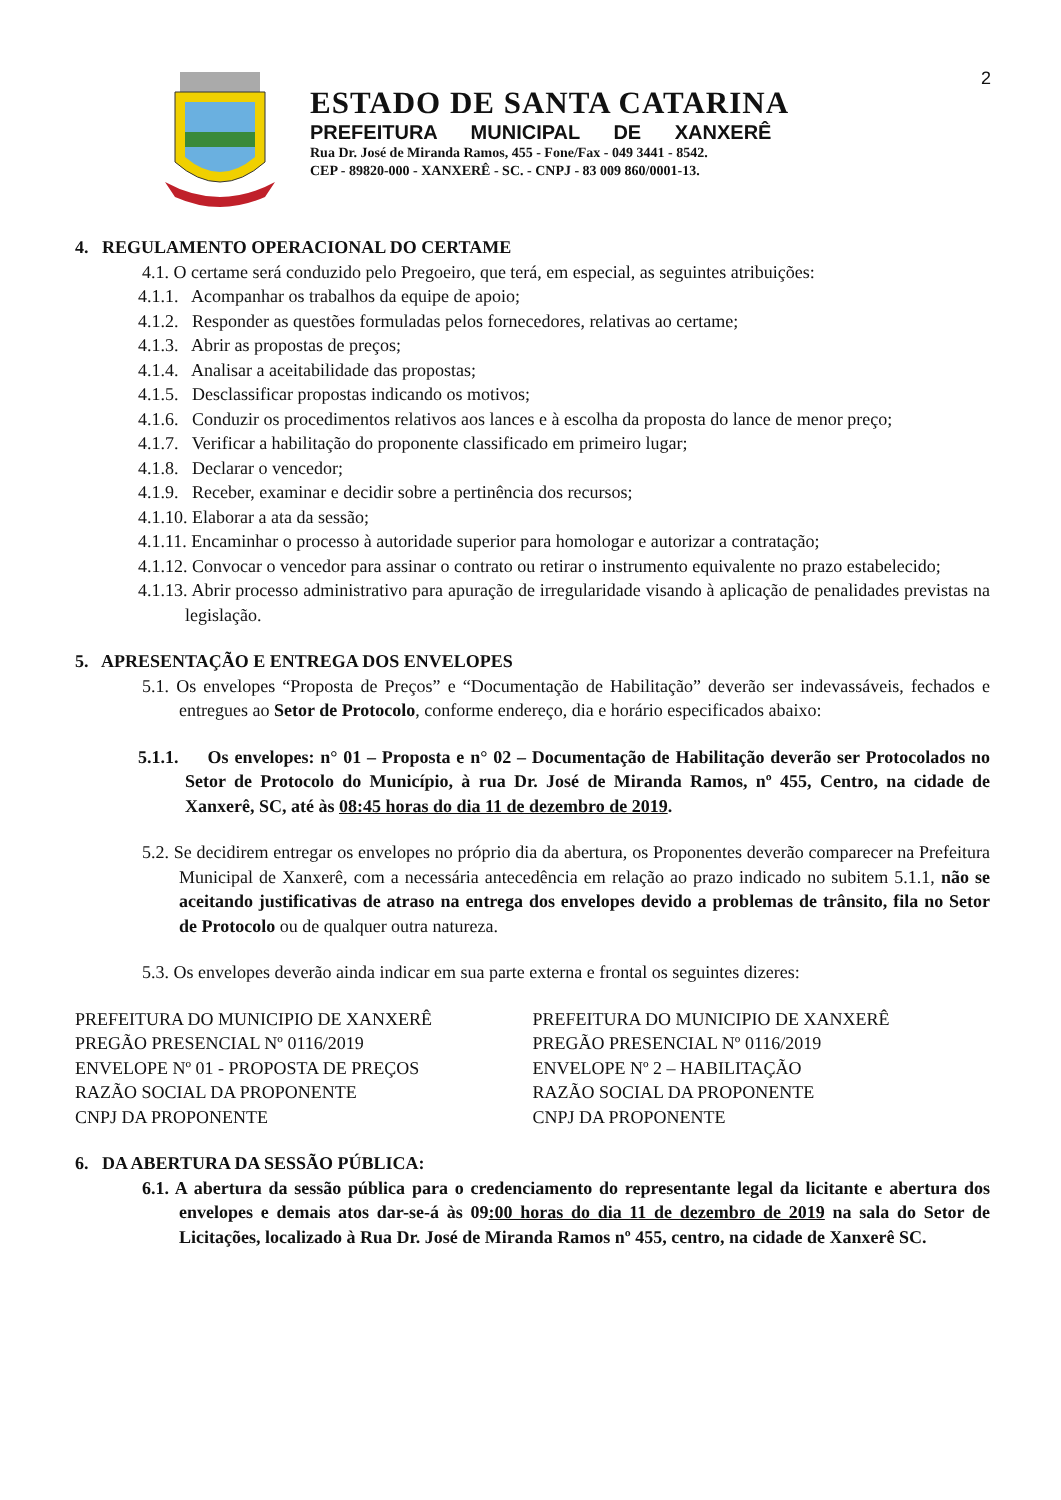2
ESTADO DE SANTA CATARINA
PREFEITURA MUNICIPAL DE XANXERÊ
Rua Dr. José de Miranda Ramos, 455 - Fone/Fax - 049 3441 - 8542.
CEP - 89820-000 - XANXERÊ - SC. - CNPJ - 83 009 860/0001-13.
4. REGULAMENTO OPERACIONAL DO CERTAME
4.1. O certame será conduzido pelo Pregoeiro, que terá, em especial, as seguintes atribuições:
4.1.1. Acompanhar os trabalhos da equipe de apoio;
4.1.2. Responder as questões formuladas pelos fornecedores, relativas ao certame;
4.1.3. Abrir as propostas de preços;
4.1.4. Analisar a aceitabilidade das propostas;
4.1.5. Desclassificar propostas indicando os motivos;
4.1.6. Conduzir os procedimentos relativos aos lances e à escolha da proposta do lance de menor preço;
4.1.7. Verificar a habilitação do proponente classificado em primeiro lugar;
4.1.8. Declarar o vencedor;
4.1.9. Receber, examinar e decidir sobre a pertinência dos recursos;
4.1.10. Elaborar a ata da sessão;
4.1.11. Encaminhar o processo à autoridade superior para homologar e autorizar a contratação;
4.1.12. Convocar o vencedor para assinar o contrato ou retirar o instrumento equivalente no prazo estabelecido;
4.1.13. Abrir processo administrativo para apuração de irregularidade visando à aplicação de penalidades previstas na legislação.
5. APRESENTAÇÃO E ENTREGA DOS ENVELOPES
5.1. Os envelopes “Proposta de Preços” e “Documentação de Habilitação” deverão ser indevassáveis, fechados e entregues ao Setor de Protocolo, conforme endereço, dia e horário especificados abaixo:
5.1.1. Os envelopes: n° 01 – Proposta e n° 02 – Documentação de Habilitação deverão ser Protocolados no Setor de Protocolo do Município, à rua Dr. José de Miranda Ramos, nº 455, Centro, na cidade de Xanxerê, SC, até às 08:45 horas do dia 11 de dezembro de 2019.
5.2. Se decidirem entregar os envelopes no próprio dia da abertura, os Proponentes deverão comparecer na Prefeitura Municipal de Xanxerê, com a necessária antecedência em relação ao prazo indicado no subitem 5.1.1, não se aceitando justificativas de atraso na entrega dos envelopes devido a problemas de trânsito, fila no Setor de Protocolo ou de qualquer outra natureza.
5.3. Os envelopes deverão ainda indicar em sua parte externa e frontal os seguintes dizeres:
PREFEITURA DO MUNICIPIO DE XANXERÊ
PREGÃO PRESENCIAL Nº 0116/2019
ENVELOPE Nº 01 - PROPOSTA DE PREÇOS
RAZÃO SOCIAL DA PROPONENTE
CNPJ DA PROPONENTE
PREFEITURA DO MUNICIPIO DE XANXERÊ
PREGÃO PRESENCIAL Nº 0116/2019
ENVELOPE Nº 2 – HABILITAÇÃO
RAZÃO SOCIAL DA PROPONENTE
CNPJ DA PROPONENTE
6. DA ABERTURA DA SESSÃO PÚBLICA:
6.1. A abertura da sessão pública para o credenciamento do representante legal da licitante e abertura dos envelopes e demais atos dar-se-á às 09:00 horas do dia 11 de dezembro de 2019 na sala do Setor de Licitações, localizado à Rua Dr. José de Miranda Ramos nº 455, centro, na cidade de Xanxerê SC.